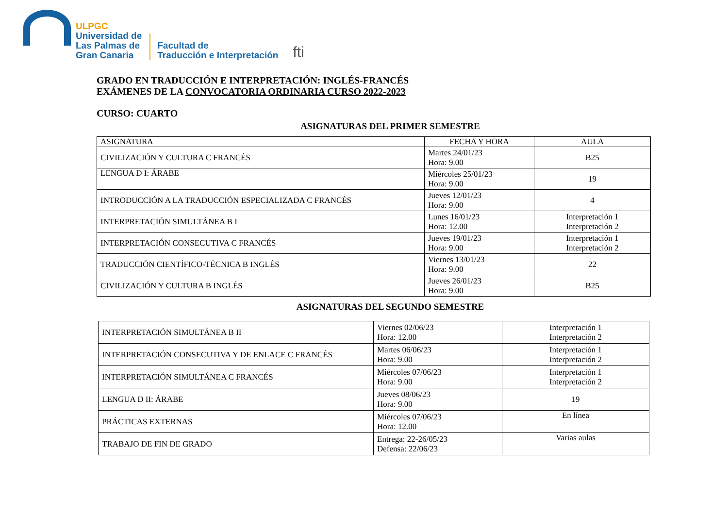ULPGC
Universidad de
Las Palmas de
Gran Canaria
Facultad de
Traducción e Interpretación
fti
GRADO EN TRADUCCIÓN E INTERPRETACIÓN: INGLÉS-FRANCÉS
EXÁMENES DE LA CONVOCATORIA ORDINARIA CURSO 2022-2023
CURSO: CUARTO
ASIGNATURAS DEL PRIMER SEMESTRE
| ASIGNATURA | FECHA Y HORA | AULA |
| --- | --- | --- |
| CIVILIZACIÓN Y CULTURA C FRANCÉS | Martes 24/01/23 Hora: 9.00 | B25 |
| LENGUA D I: ÁRABE | Miércoles 25/01/23 Hora: 9.00 | 19 |
| INTRODUCCIÓN A LA TRADUCCIÓN ESPECIALIZADA C FRANCÉS | Jueves 12/01/23 Hora: 9.00 | 4 |
| INTERPRETACIÓN SIMULTÁNEA B I | Lunes 16/01/23 Hora: 12.00 | Interpretación 1 Interpretación 2 |
| INTERPRETACIÓN CONSECUTIVA C FRANCÉS | Jueves 19/01/23 Hora: 9.00 | Interpretación 1 Interpretación 2 |
| TRADUCCIÓN CIENTÍFICO-TÉCNICA B INGLÉS | Viernes 13/01/23 Hora: 9.00 | 22 |
| CIVILIZACIÓN Y CULTURA B INGLÉS | Jueves 26/01/23 Hora: 9.00 | B25 |
ASIGNATURAS DEL SEGUNDO SEMESTRE
| INTERPRETACIÓN SIMULTÁNEA B II | Viernes 02/06/23 Hora: 12.00 | Interpretación 1 Interpretación 2 |
| INTERPRETACIÓN CONSECUTIVA Y DE ENLACE C FRANCÉS | Martes 06/06/23 Hora: 9.00 | Interpretación 1 Interpretación 2 |
| INTERPRETACIÓN SIMULTÁNEA C FRANCÉS | Miércoles 07/06/23 Hora: 9.00 | Interpretación 1 Interpretación 2 |
| LENGUA D II: ÁRABE | Jueves 08/06/23 Hora: 9.00 | 19 |
| PRÁCTICAS EXTERNAS | Miércoles 07/06/23 Hora: 12.00 | En línea |
| TRABAJO DE FIN DE GRADO | Entrega: 22-26/05/23 Defensa: 22/06/23 | Varias aulas |